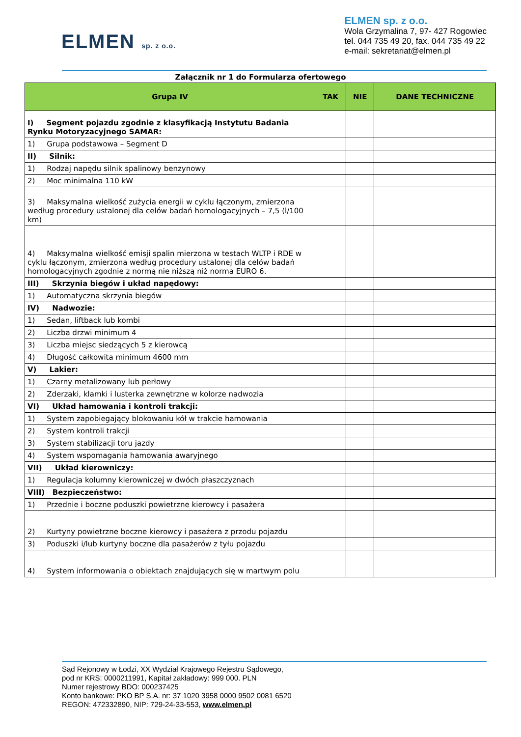ELMEN sp. z o.o.
ELMEN sp. z o.o.
Wola Grzymalina 7, 97- 427 Rogowiec
tel. 044 735 49 20, fax. 044 735 49 22
e-mail: sekretariat@elmen.pl
Załącznik nr 1 do Formularza ofertowego
| Grupa IV | TAK | NIE | DANE TECHNICZNE |
| --- | --- | --- | --- |
| I) Segment pojazdu zgodnie z klasyfikacją Instytutu Badania Rynku Motoryzacyjnego SAMAR: | | | |
| 1) Grupa podstawowa – Segment D | | | |
| II) Silnik: | | | |
| 1) Rodzaj napędu silnik spalinowy benzynowy | | | |
| 2) Moc minimalna 110 kW | | | |
| 3) Maksymalna wielkość zużycia energii w cyklu łączonym, zmierzona według procedury ustalonej dla celów badań homologacyjnych – 7,5 (l/100 km) | | | |
| 4) Maksymalna wielkość emisji spalin mierzona w testach WLTP i RDE w cyklu łączonym, zmierzona według procedury ustalonej dla celów badań homologacyjnych zgodnie z normą nie niższą niż norma EURO 6. | | | |
| III) Skrzynia biegów i układ napędowy: | | | |
| 1) Automatyczna skrzynia biegów | | | |
| IV) Nadwozie: | | | |
| 1) Sedan, liftback lub kombi | | | |
| 2) Liczba drzwi minimum 4 | | | |
| 3) Liczba miejsc siedzących 5 z kierowcą | | | |
| 4) Długość całkowita minimum 4600 mm | | | |
| V) Lakier: | | | |
| 1) Czarny metalizowany lub perłowy | | | |
| 2) Zderzaki, klamki i lusterka zewnętrzne w kolorze nadwozia | | | |
| VI) Układ hamowania i kontroli trakcji: | | | |
| 1) System zapobiegający blokowaniu kół w trakcie hamowania | | | |
| 2) System kontroli trakcji | | | |
| 3) System stabilizacji toru jazdy | | | |
| 4) System wspomagania hamowania awaryjnego | | | |
| VII) Układ kierowniczy: | | | |
| 1) Regulacja kolumny kierowniczej w dwóch płaszczyznach | | | |
| VIII) Bezpieczeństwo: | | | |
| 1) Przednie i boczne poduszki powietrzne kierowcy i pasażera | | | |
| 2) Kurtyny powietrzne boczne kierowcy i pasażera z przodu pojazdu | | | |
| 3) Poduszki i/lub kurtyny boczne dla pasażerów z tyłu pojazdu | | | |
| 4) System informowania o obiektach znajdujących się w martwym polu | | | |
Sąd Rejonowy w Łodzi, XX Wydział Krajowego Rejestru Sądowego,
pod nr KRS: 0000211991, Kapitał zakładowy: 999 000. PLN
Numer rejestrowy BDO: 000237425
Konto bankowe: PKO BP S.A. nr: 37 1020 3958 0000 9502 0081 6520
REGON: 472332890, NIP: 729-24-33-553, www.elmen.pl